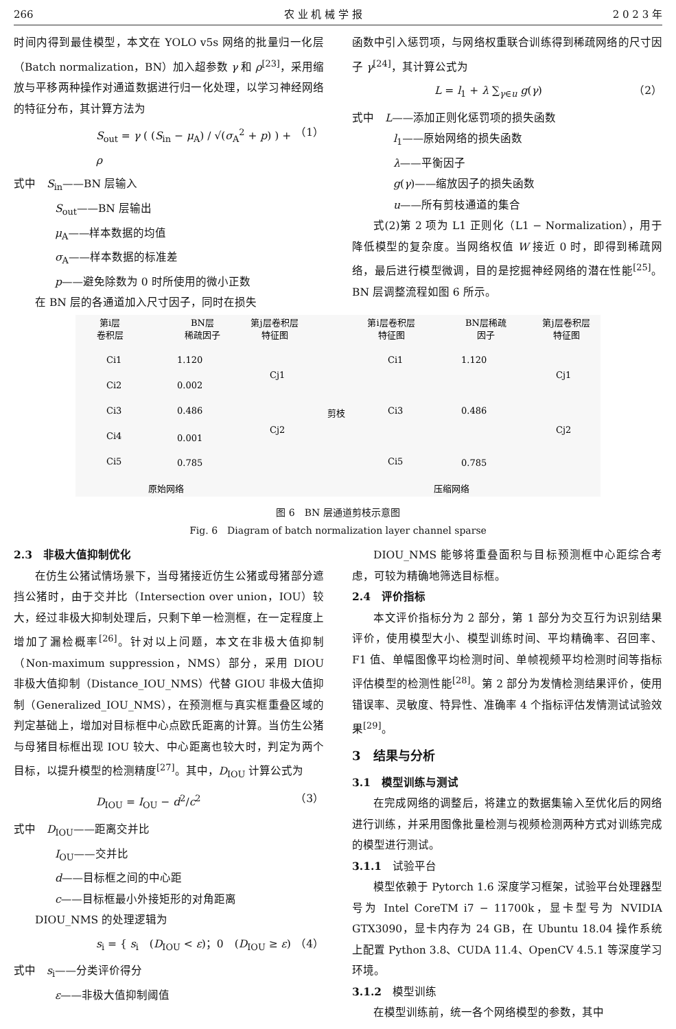266 农 业 机 械 学 报 2 0 2 3 年
时间内得到最佳模型，本文在 YOLO v5s 网络的批量归一化层（Batch normalization，BN）加入超参数 γ 和 ρ<sup>[23]</sup>，采用缩放与平移两种操作对通道数据进行归一化处理，以学习神经网络的特征分布，其计算方法为
S<sub>out</sub> = γ ( (S<sub>in</sub> − μ<sub>A</sub>) / √(σ<sub>A</sub><sup>2</sup> + p) ) + ρ （1）
式中　S<sub>in</sub>——BN 层输入
S<sub>out</sub>——BN 层输出
μ<sub>A</sub>——样本数据的均值
σ<sub>A</sub>——样本数据的标准差
p——避免除数为 0 时所使用的微小正数
在 BN 层的各通道加入尺寸因子，同时在损失
函数中引入惩罚项，与网络权重联合训练得到稀疏网络的尺寸因子 γ<sup>[24]</sup>，其计算公式为
L = l<sub>1</sub> + λ ∑<sub>γ∈u</sub> g(γ) （2）
式中　L——添加正则化惩罚项的损失函数
l<sub>1</sub>——原始网络的损失函数
λ——平衡因子
g(γ)——缩放因子的损失函数
u——所有剪枝通道的集合
式(2)第 2 项为 L1 正则化（L1 − Normalization），用于降低模型的复杂度。当网络权值 W 接近 0 时，即得到稀疏网络，最后进行模型微调，目的是挖掘神经网络的潜在性能<sup>[25]</sup>。BN 层调整流程如图 6 所示。
第i层
卷积层
BN层
稀疏因子
第j层卷积层
特征图
第i层卷积层
特征图
BN层稀疏
因子
第j层卷积层
特征图
原始网络
压缩网络
剪枝
Ci1
Ci2
Ci3
Ci4
Ci5
1.120
0.002
0.486
0.001
0.785
Cj1
Cj2
Ci1
Ci3
Ci5
1.120
0.486
0.785
Cj1
Cj2
图 6　BN 层通道剪枝示意图
Fig. 6　Diagram of batch normalization layer channel sparse
2.3　非极大值抑制优化
在仿生公猪试情场景下，当母猪接近仿生公猪或母猪部分遮挡公猪时，由于交并比（Intersection over union，IOU）较大，经过非极大抑制处理后，只剩下单一检测框，在一定程度上增加了漏检概率<sup>[26]</sup>。针对以上问题，本文在非极大值抑制（Non-maximum suppression，NMS）部分，采用 DIOU 非极大值抑制（Distance_IOU_NMS）代替 GIOU 非极大值抑制（Generalized_IOU_NMS），在预测框与真实框重叠区域的判定基础上，增加对目标框中心点欧氏距离的计算。当仿生公猪与母猪目标框出现 IOU 较大、中心距离也较大时，判定为两个目标，以提升模型的检测精度<sup>[27]</sup>。其中，D<sub>IOU</sub> 计算公式为
D<sub>IOU</sub> = I<sub>OU</sub> − d<sup>2</sup>/c<sup>2</sup> （3）
式中　D<sub>IOU</sub>——距离交并比
I<sub>OU</sub>——交并比
d——目标框之间的中心距
c——目标框最小外接矩形的对角距离
DIOU_NMS 的处理逻辑为
s<sub>i</sub> = { s<sub>i</sub>　(D<sub>IOU</sub> < ε)；0　(D<sub>IOU</sub> ≥ ε) （4）
式中　s<sub>i</sub>——分类评价得分
ε——非极大值抑制阈值
DIOU_NMS 能够将重叠面积与目标预测框中心距综合考虑，可较为精确地筛选目标框。
2.4　评价指标
本文评价指标分为 2 部分，第 1 部分为交互行为识别结果评价，使用模型大小、模型训练时间、平均精确率、召回率、F1 值、单幅图像平均检测时间、单帧视频平均检测时间等指标评估模型的检测性能<sup>[28]</sup>。第 2 部分为发情检测结果评价，使用错误率、灵敏度、特异性、准确率 4 个指标评估发情测试试验效果<sup>[29]</sup>。
3　结果与分析
3.1　模型训练与测试
在完成网络的调整后，将建立的数据集输入至优化后的网络进行训练，并采用图像批量检测与视频检测两种方式对训练完成的模型进行测试。
3.1.1　试验平台
模型依赖于 Pytorch 1.6 深度学习框架，试验平台处理器型号为 Intel CoreTM i7 − 11700k，显卡型号为 NVIDIA GTX3090，显卡内存为 24 GB，在 Ubuntu 18.04 操作系统上配置 Python 3.8、CUDA 11.4、OpenCV 4.5.1 等深度学习环境。
3.1.2　模型训练
在模型训练前，统一各个网络模型的参数，其中